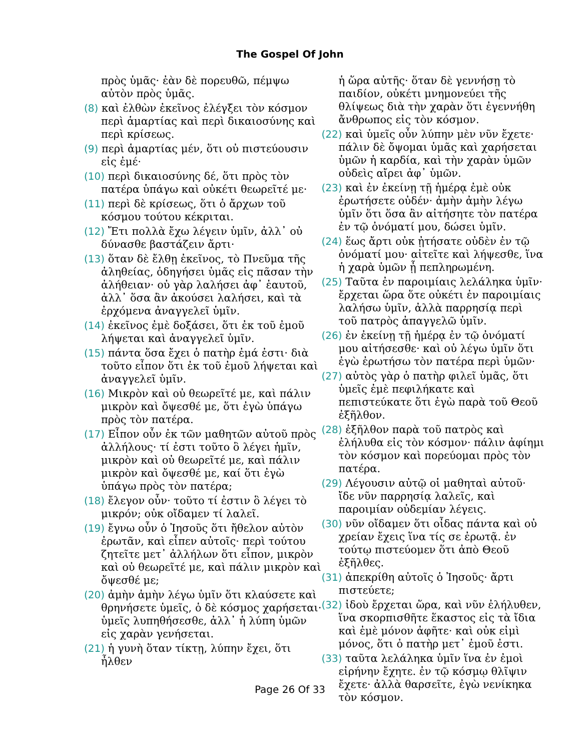The Gospel Of John
πρὸς ὑμᾶς· ἐὰν δὲ πορευθῶ, πέμψω αὐτὸν πρὸς ὑμᾶς.
(8) καὶ ἐλθὼν ἐκεῖνος ἐλέγξει τὸν κόσμον περὶ ἁμαρτίας καὶ περὶ δικαιοσύνης καὶ περὶ κρίσεως.
(9) περὶ ἁμαρτίας μέν, ὅτι οὐ πιστεύουσιν εἰς ἐμέ·
(10) περὶ δικαιοσύνης δέ, ὅτι πρὸς τὸν πατέρα ὑπάγω καὶ οὐκέτι θεωρεῖτέ με·
(11) περὶ δὲ κρίσεως, ὅτι ὁ ἄρχων τοῦ κόσμου τούτου κέκριται.
(12) Ἔτι πολλὰ ἔχω λέγειν ὑμῖν, ἀλλ᾽ οὐ δύνασθε βαστάζειν ἄρτι·
(13) ὅταν δὲ ἔλθῃ ἐκεῖνος, τὸ Πνεῦμα τῆς ἀληθείας, ὁδηγήσει ὑμᾶς εἰς πᾶσαν τὴν ἀλήθειαν· οὐ γὰρ λαλήσει ἀφ᾽ ἑαυτοῦ, ἀλλ᾽ ὅσα ἂν ἀκούσει λαλήσει, καὶ τὰ ἐρχόμενα ἀναγγελεῖ ὑμῖν.
(14) ἐκεῖνος ἐμὲ δοξάσει, ὅτι ἐκ τοῦ ἐμοῦ λήψεται καὶ ἀναγγελεῖ ὑμῖν.
(15) πάντα ὅσα ἔχει ὁ πατὴρ ἐμά ἐστι· διὰ τοῦτο εἶπον ὅτι ἐκ τοῦ ἐμοῦ λήψεται καὶ ἀναγγελεῖ ὑμῖν.
(16) Μικρὸν καὶ οὐ θεωρεῖτέ με, καὶ πάλιν μικρὸν καὶ ὄψεσθέ με, ὅτι ἐγὼ ὑπάγω πρὸς τὸν πατέρα.
(17) Εἶπον οὖν ἐκ τῶν μαθητῶν αὐτοῦ πρὸς ἀλλήλους· τί ἐστι τοῦτο ὃ λέγει ἡμῖν, μικρὸν καὶ οὐ θεωρεῖτέ με, καὶ πάλιν μικρὸν καὶ ὄψεσθέ με, καί ὅτι ἐγὼ ὑπάγω πρὸς τὸν πατέρα;
(18) ἔλεγον οὖν· τοῦτο τί ἐστιν ὃ λέγει τὸ μικρόν; οὐκ οἴδαμεν τί λαλεῖ.
(19) ἔγνω οὖν ὁ Ἰησοῦς ὅτι ἤθελον αὐτὸν ἐρωτᾶν, καὶ εἶπεν αὐτοῖς· περὶ τούτου ζητεῖτε μετ᾽ ἀλλήλων ὅτι εἶπον, μικρὸν καὶ οὐ θεωρεῖτέ με, καὶ πάλιν μικρὸν καὶ ὄψεσθέ με;
(20) ἀμὴν ἀμὴν λέγω ὑμῖν ὅτι κλαύσετε καὶ θρηνήσετε ὑμεῖς, ὁ δὲ κόσμος χαρήσεται· ὑμεῖς λυπηθήσεσθε, ἀλλ᾽ ἡ λύπη ὑμῶν εἰς χαρὰν γενήσεται.
(21) ἡ γυνὴ ὅταν τίκτῃ, λύπην ἔχει, ὅτι ἦλθεν
ἡ ὥρα αὐτῆς· ὅταν δὲ γεννήσῃ τὸ παιδίον, οὐκέτι μνημονεύει τῆς θλίψεως διὰ τὴν χαρὰν ὅτι ἐγεννήθη ἄνθρωπος εἰς τὸν κόσμον.
(22) καὶ ὑμεῖς οὖν λύπην μὲν νῦν ἔχετε· πάλιν δὲ ὄψομαι ὑμᾶς καὶ χαρήσεται ὑμῶν ἡ καρδία, καὶ τὴν χαρὰν ὑμῶν οὐδεὶς αἴρει ἀφ᾽ ὑμῶν.
(23) καὶ ἐν ἐκείνῃ τῇ ἡμέρᾳ ἐμὲ οὐκ ἐρωτήσετε οὐδέν· ἀμὴν ἀμὴν λέγω ὑμῖν ὅτι ὅσα ἂν αἰτήσητε τὸν πατέρα ἐν τῷ ὀνόματί μου, δώσει ὑμῖν.
(24) ἕως ἄρτι οὐκ ᾐτήσατε οὐδὲν ἐν τῷ ὀνόματί μου· αἰτεῖτε καὶ λήψεσθε, ἵνα ἡ χαρὰ ὑμῶν ᾖ πεπληρωμένη.
(25) Ταῦτα ἐν παροιμίαις λελάληκα ὑμῖν· ἔρχεται ὥρα ὅτε οὐκέτι ἐν παροιμίαις λαλήσω ὑμῖν, ἀλλὰ παρρησίᾳ περὶ τοῦ πατρὸς ἀπαγγελῶ ὑμῖν.
(26) ἐν ἐκείνῃ τῇ ἡμέρᾳ ἐν τῷ ὀνόματί μου αἰτήσεσθε· καὶ οὐ λέγω ὑμῖν ὅτι ἐγὼ ἐρωτήσω τὸν πατέρα περὶ ὑμῶν·
(27) αὐτὸς γὰρ ὁ πατὴρ φιλεῖ ὑμᾶς, ὅτι ὑμεῖς ἐμὲ πεφιλήκατε καὶ πεπιστεύκατε ὅτι ἐγὼ παρὰ τοῦ Θεοῦ ἐξῆλθον.
(28) ἐξῆλθον παρὰ τοῦ πατρὸς καὶ ἐλήλυθα εἰς τὸν κόσμον· πάλιν ἀφίημι τὸν κόσμον καὶ πορεύομαι πρὸς τὸν πατέρα.
(29) Λέγουσιν αὐτῷ οἱ μαθηταὶ αὐτοῦ· ἴδε νῦν παρρησίᾳ λαλεῖς, καὶ παροιμίαν οὐδεμίαν λέγεις.
(30) νῦν οἴδαμεν ὅτι οἶδας πάντα καὶ οὐ χρείαν ἔχεις ἵνα τίς σε ἐρωτᾷ. ἐν τούτῳ πιστεύομεν ὅτι ἀπὸ Θεοῦ ἐξῆλθες.
(31) ἀπεκρίθη αὐτοῖς ὁ Ἰησοῦς· ἄρτι πιστεύετε;
(32) ἰδοὺ ἔρχεται ὥρα, καὶ νῦν ἐλήλυθεν, ἵνα σκορπισθῆτε ἕκαστος εἰς τὰ ἴδια καὶ ἐμὲ μόνον ἀφῆτε· καὶ οὐκ εἰμὶ μόνος, ὅτι ὁ πατὴρ μετ᾽ ἐμοῦ ἐστι.
(33) ταῦτα λελάληκα ὑμῖν ἵνα ἐν ἐμοὶ εἰρήνην ἔχητε. ἐν τῷ κόσμῳ θλῖψιν ἔχετε· ἀλλὰ θαρσεῖτε, ἐγὼ νενίκηκα τὸν κόσμον.
Page 26 Of 33